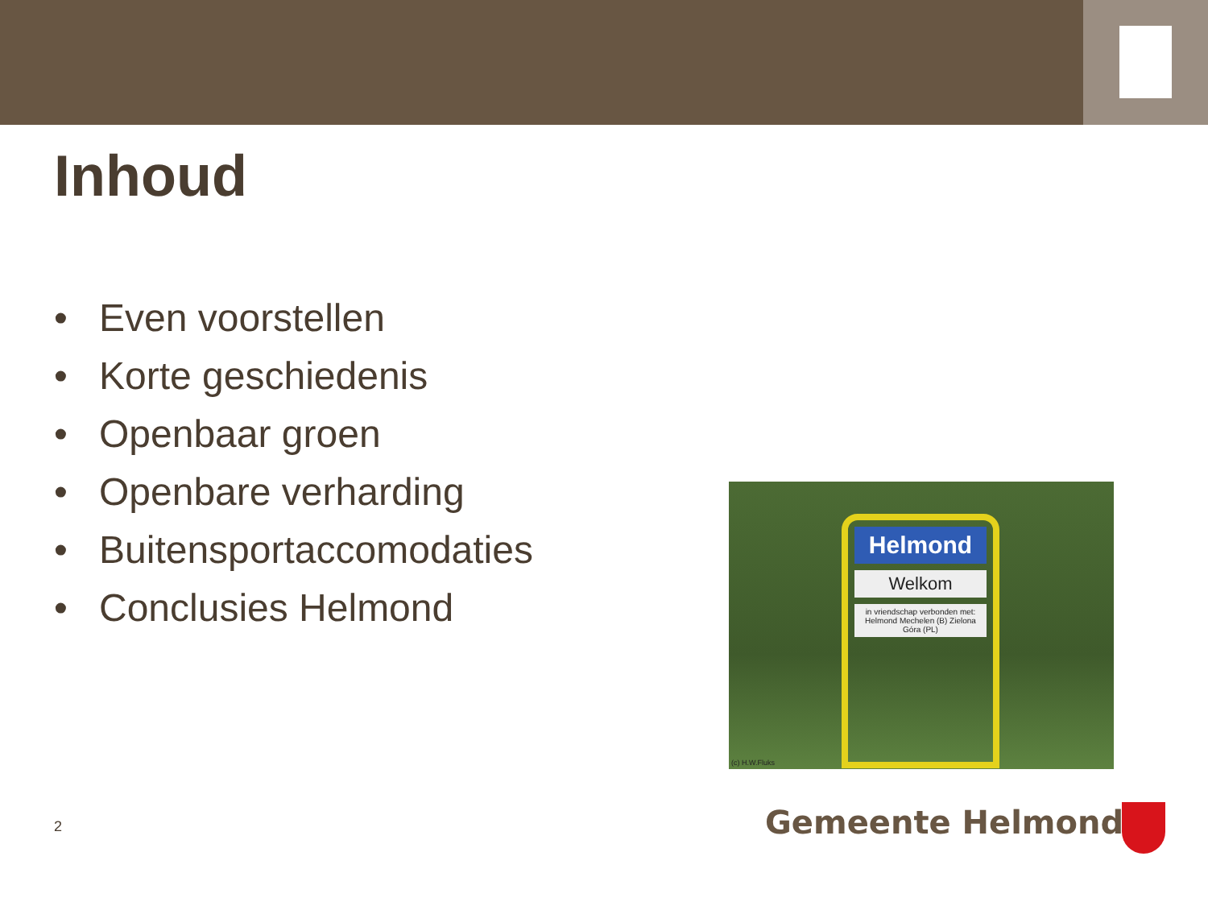Inhoud
• Even voorstellen
• Korte geschiedenis
• Openbaar groen
• Openbare verharding
• Buitensportaccomodaties
• Conclusies Helmond
Helmond
Welkom
in vriendschap verbonden met: Helmond Mechelen (B) Zielona Góra (PL)
(c) H.W.Fluks
2 Gemeente Helmond